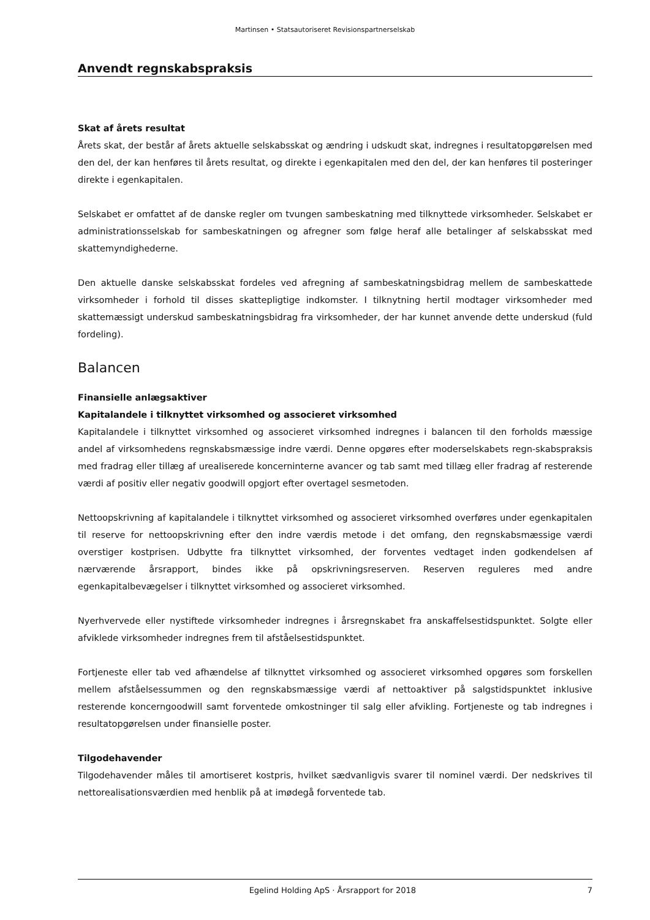Martinsen • Statsautoriseret Revisionspartnerselskab
Anvendt regnskabspraksis
Skat af årets resultat
Årets skat, der består af årets aktuelle selskabsskat og ændring i udskudt skat, indregnes i resultatopgørelsen med den del, der kan henføres til årets resultat, og direkte i egenkapitalen med den del, der kan henføres til posteringer direkte i egenkapitalen.
Selskabet er omfattet af de danske regler om tvungen sambeskatning med tilknyttede virksomheder. Selskabet er administrationsselskab for sambeskatningen og afregner som følge heraf alle betalinger af selskabsskat med skattemyndighederne.
Den aktuelle danske selskabsskat fordeles ved afregning af sambeskatningsbidrag mellem de sambeskattede virksomheder i forhold til disses skattepligtige indkomster. I tilknytning hertil modtager virksomheder med skattemæssigt underskud sambeskatningsbidrag fra virksomheder, der har kunnet anvende dette underskud (fuld fordeling).
Balancen
Finansielle anlægsaktiver
Kapitalandele i tilknyttet virksomhed og associeret virksomhed
Kapitalandele i tilknyttet virksomhed og associeret virksomhed indregnes i balancen til den forholds mæssige andel af virksomhedens regnskabsmæssige indre værdi. Denne opgøres efter moderselskabets regn-skabspraksis med fradrag eller tillæg af urealiserede koncerninterne avancer og tab samt med tillæg eller fradrag af resterende værdi af positiv eller negativ goodwill opgjort efter overtagel sesmetoden.
Nettoopskrivning af kapitalandele i tilknyttet virksomhed og associeret virksomhed overføres under egenkapitalen til reserve for nettoopskrivning efter den indre værdis metode i det omfang, den regnskabsmæssige værdi overstiger kostprisen. Udbytte fra tilknyttet virksomhed, der forventes vedtaget inden godkendelsen af nærværende årsrapport, bindes ikke på opskrivningsreserven. Reserven reguleres med andre egenkapitalbevægelser i tilknyttet virksomhed og associeret virksomhed.
Nyerhvervede eller nystiftede virksomheder indregnes i årsregnskabet fra anskaffelsestidspunktet. Solgte eller afviklede virksomheder indregnes frem til afståelsestidspunktet.
Fortjeneste eller tab ved afhændelse af tilknyttet virksomhed og associeret virksomhed opgøres som forskellen mellem afståelsessummen og den regnskabsmæssige værdi af nettoaktiver på salgstidspunktet inklusive resterende koncerngoodwill samt forventede omkostninger til salg eller afvikling. Fortjeneste og tab indregnes i resultatopgørelsen under finansielle poster.
Tilgodehavender
Tilgodehavender måles til amortiseret kostpris, hvilket sædvanligvis svarer til nominel værdi. Der nedskrives til nettorealisationsværdien med henblik på at imødegå forventede tab.
Egelind Holding ApS · Årsrapport for 2018 7